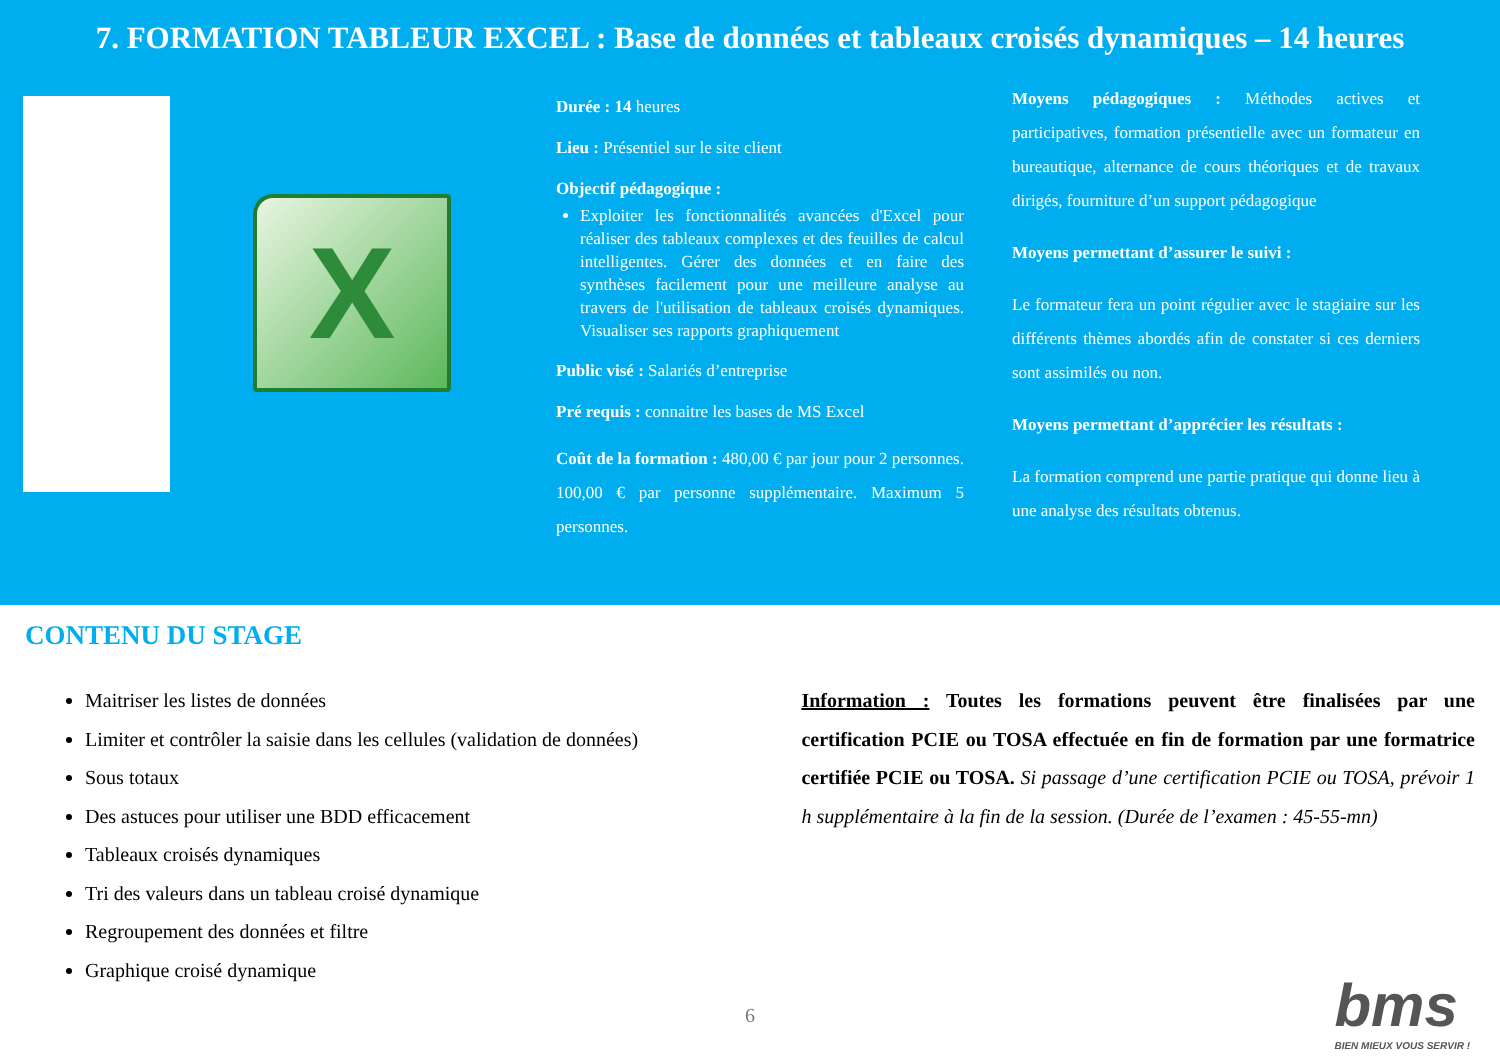7. FORMATION TABLEUR EXCEL : Base de données et tableaux croisés dynamiques – 14 heures
X
Durée : 14 heures
Lieu : Présentiel sur le site client
Objectif pédagogique :
Exploiter les fonctionnalités avancées d'Excel pour réaliser des tableaux complexes et des feuilles de calcul intelligentes. Gérer des données et en faire des synthèses facilement pour une meilleure analyse au travers de l'utilisation de tableaux croisés dynamiques. Visualiser ses rapports graphiquement
Public visé : Salariés d’entreprise
Pré requis : connaitre les bases de MS Excel
Coût de la formation : 480,00 € par jour pour 2 personnes. 100,00 € par personne supplémentaire. Maximum 5 personnes.
Moyens pédagogiques : Méthodes actives et participatives, formation présentielle avec un formateur en bureautique, alternance de cours théoriques et de travaux dirigés, fourniture d’un support pédagogique
Moyens permettant d’assurer le suivi :
Le formateur fera un point régulier avec le stagiaire sur les différents thèmes abordés afin de constater si ces derniers sont assimilés ou non.
Moyens permettant d’apprécier les résultats :
La formation comprend une partie pratique qui donne lieu à une analyse des résultats obtenus.
CONTENU DU STAGE
Maitriser les listes de données
Limiter et contrôler la saisie dans les cellules (validation de données)
Sous totaux
Des astuces pour utiliser une BDD efficacement
Tableaux croisés dynamiques
Tri des valeurs dans un tableau croisé dynamique
Regroupement des données et filtre
Graphique croisé dynamique
Information : Toutes les formations peuvent être finalisées par une certification PCIE ou TOSA effectuée en fin de formation par une formatrice certifiée PCIE ou TOSA. Si passage d’une certification PCIE ou TOSA, prévoir 1 h supplémentaire à la fin de la session. (Durée de l’examen : 45-55-mn)
6
bms
BIEN MIEUX VOUS SERVIR !